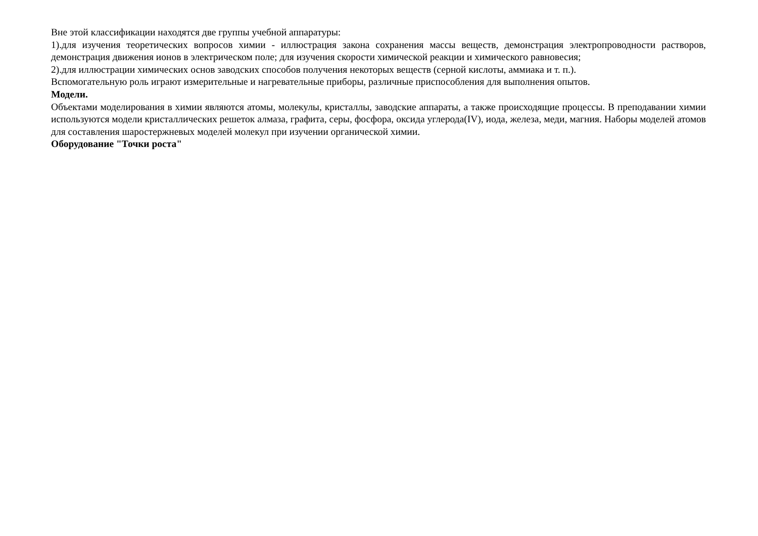Вне этой классификации находятся две группы учебной аппаратуры:
1).для изучения теоретических вопросов химии - иллюстрация закона сохранения массы веществ, демонстрация электропроводности растворов, демонстрация движения ионов в электрическом поле; для изучения скорости химической реакции и химического равновесия;
2).для иллюстрации химических основ заводских способов получения некоторых веществ (серной кислоты, аммиака и т. п.).
Вспомогательную роль играют измерительные и нагревательные приборы, различные приспособления для выполнения опытов.
Модели.
Объектами моделирования в химии являются атомы, молекулы, кристаллы, заводские аппараты, а также происходящие процессы. В преподавании химии используются модели кристаллических решеток алмаза, графита, серы, фосфора, оксида углерода(IV), иода, железа, меди, магния. Наборы моделей атомов для составления шаростержневых моделей молекул при изучении органической химии.
Оборудование "Точки роста"